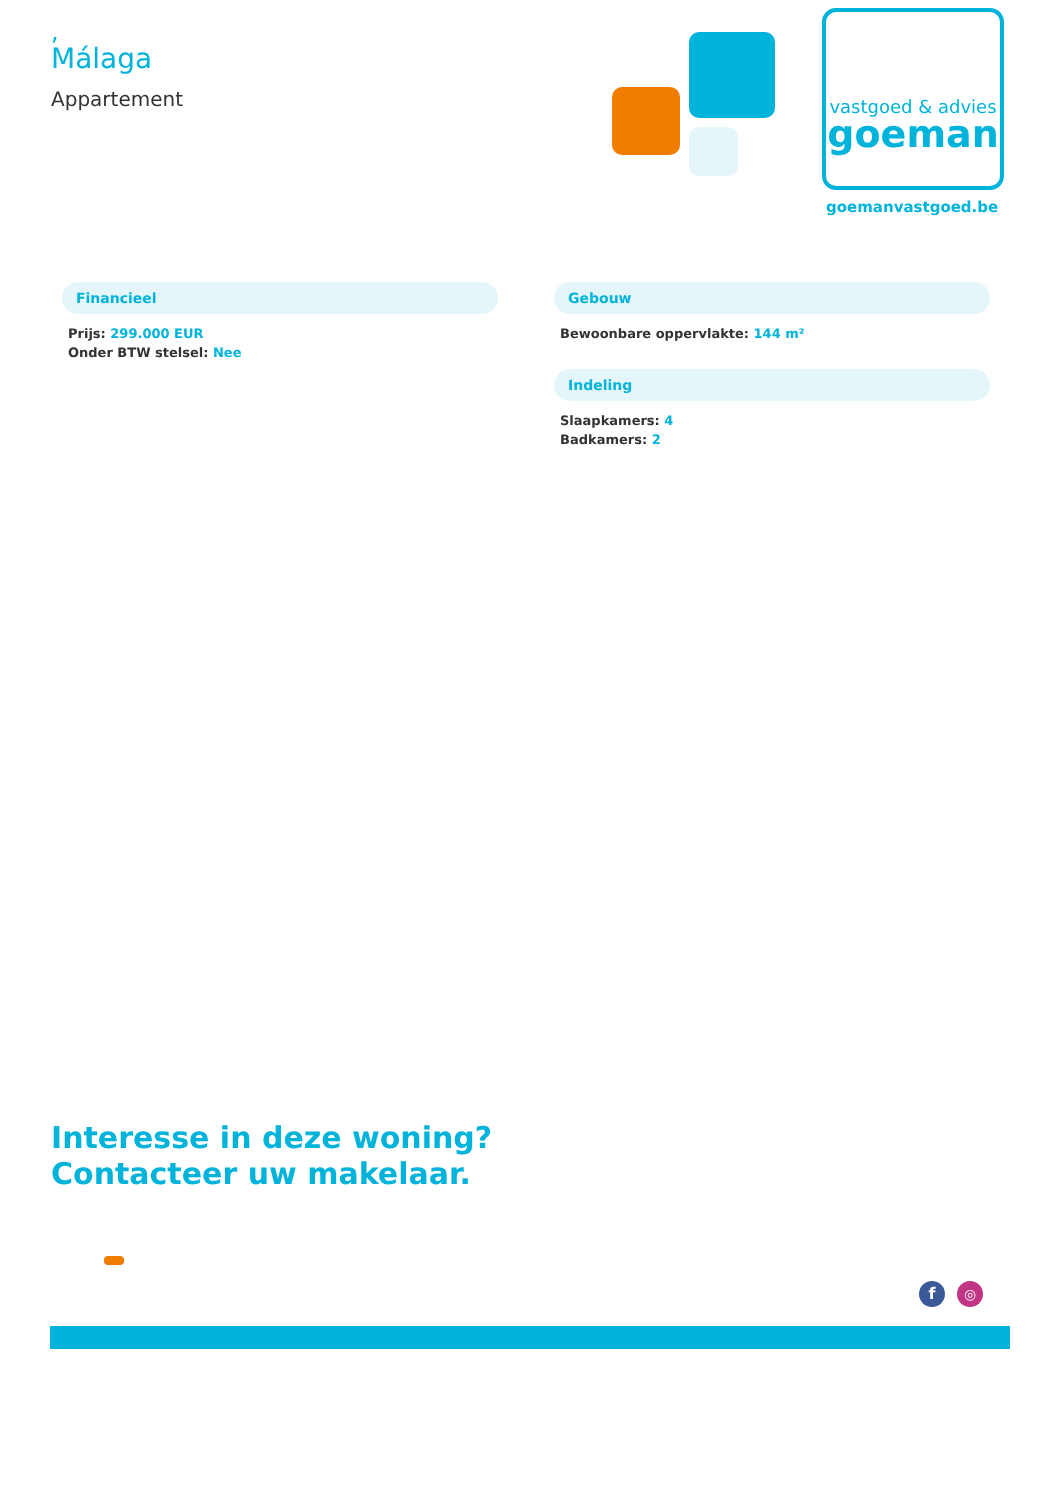,
Málaga
Appartement
vastgoed & advies
goeman
goemanvastgoed.be
Financieel
Prijs: 299.000 EUR
Onder BTW stelsel: Nee
Gebouw
Bewoonbare oppervlakte: 144 m²
Indeling
Slaapkamers: 4
Badkamers: 2
Interesse in deze woning?
Contacteer uw makelaar.
f ◎